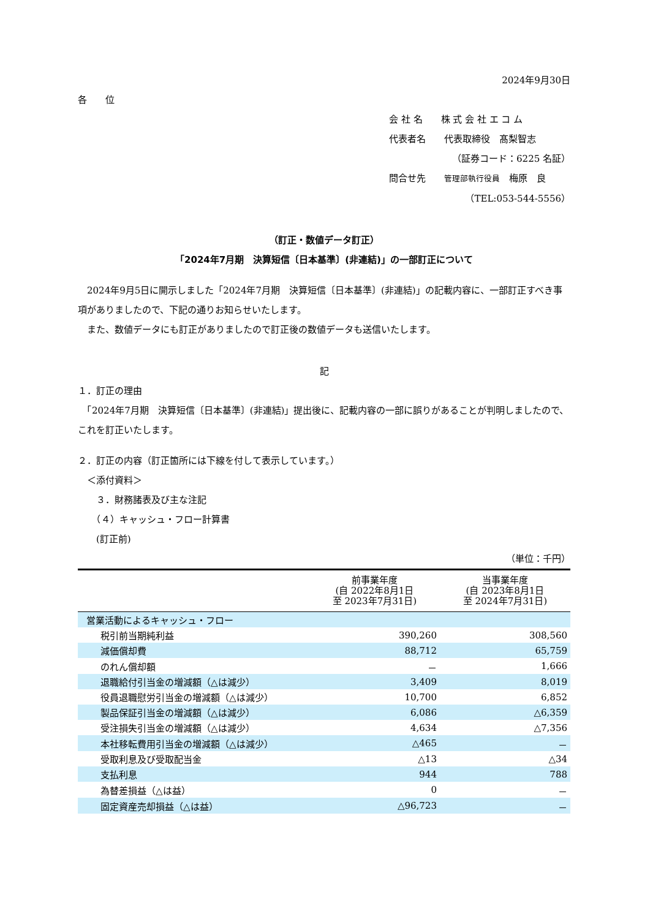2024年9月30日
各　　位
会 社 名　　株 式 会 社 エ コ ム
代表者名　　代表取締役　髙梨智志
（証券コード：6225 名証）
問合せ先　　管理部執行役員　梅原　良
（TEL:053-544-5556）
（訂正・数値データ訂正）
「2024年7月期　決算短信〔日本基準〕(非連結)」の一部訂正について
　2024年9月5日に開示しました「2024年7月期　決算短信〔日本基準〕(非連結)」の記載内容に、一部訂正すべき事項がありましたので、下記の通りお知らせいたします。
　また、数値データにも訂正がありましたので訂正後の数値データも送信いたします。
記
１．訂正の理由
　「2024年7月期　決算短信〔日本基準〕(非連結)」提出後に、記載内容の一部に誤りがあることが判明しましたので、これを訂正いたします。
２．訂正の内容（訂正箇所には下線を付して表示しています。）
　＜添付資料＞
　　３．財務諸表及び主な注記
　　（４）キャッシュ・フロー計算書
　　(訂正前)
（単位：千円）
| | 前事業年度 (自 2022年8月1日 至 2023年7月31日) | 当事業年度 (自 2023年8月1日 至 2024年7月31日) |
| --- | --- | --- |
| 営業活動によるキャッシュ・フロー | | |
| 税引前当期純利益 | 390,260 | 308,560 |
| 減価償却費 | 88,712 | 65,759 |
| のれん償却額 | － | 1,666 |
| 退職給付引当金の増減額（△は減少） | 3,409 | 8,019 |
| 役員退職慰労引当金の増減額（△は減少） | 10,700 | 6,852 |
| 製品保証引当金の増減額（△は減少） | 6,086 | △6,359 |
| 受注損失引当金の増減額（△は減少） | 4,634 | △7,356 |
| 本社移転費用引当金の増減額（△は減少） | △465 | － |
| 受取利息及び受取配当金 | △13 | △34 |
| 支払利息 | 944 | 788 |
| 為替差損益（△は益） | 0 | － |
| 固定資産売却損益（△は益） | △96,723 | － |